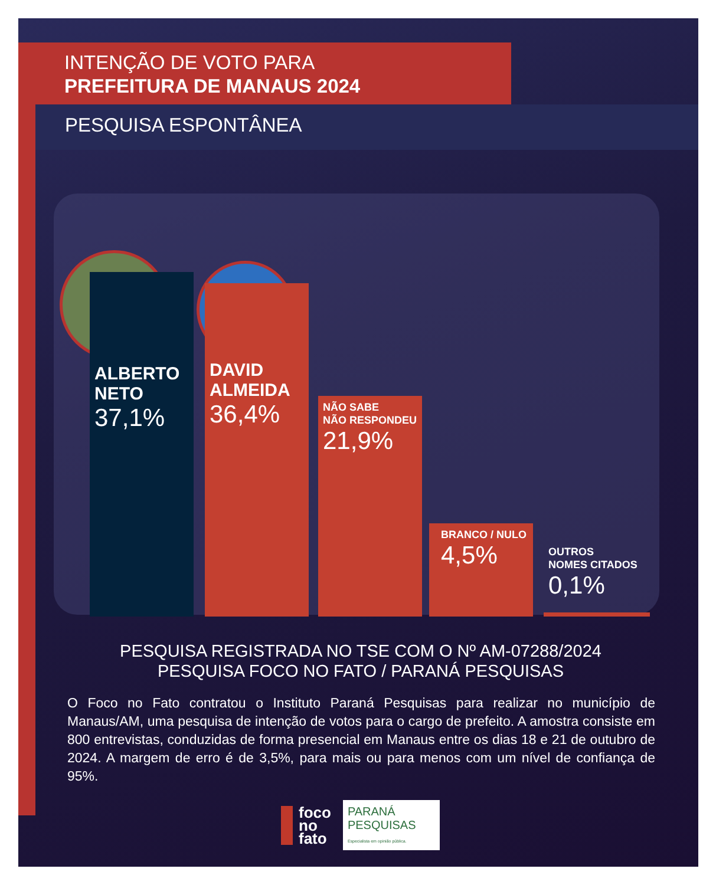INTENÇÃO DE VOTO PARA
PREFEITURA DE MANAUS 2024
PESQUISA ESPONTÂNEA
ALBERTO
NETO
37,1%
DAVID
ALMEIDA
36,4%
NÃO SABE
NÃO RESPONDEU
21,9%
BRANCO / NULO
4,5%
OUTROS
NOMES CITADOS
0,1%
PESQUISA REGISTRADA NO TSE COM O Nº AM-07288/2024
PESQUISA FOCO NO FATO / PARANÁ PESQUISAS
O Foco no Fato contratou o Instituto Paraná Pesquisas para realizar no município de Manaus/AM, uma pesquisa de intenção de votos para o cargo de prefeito. A amostra consiste em 800 entrevistas, conduzidas de forma presencial em Manaus entre os dias 18 e 21 de outubro de 2024. A margem de erro é de 3,5%, para mais ou para menos com um nível de confiança de 95%.
foco
no
fato
PARANÁ
PESQUISAS
Especialista em opinião pública.